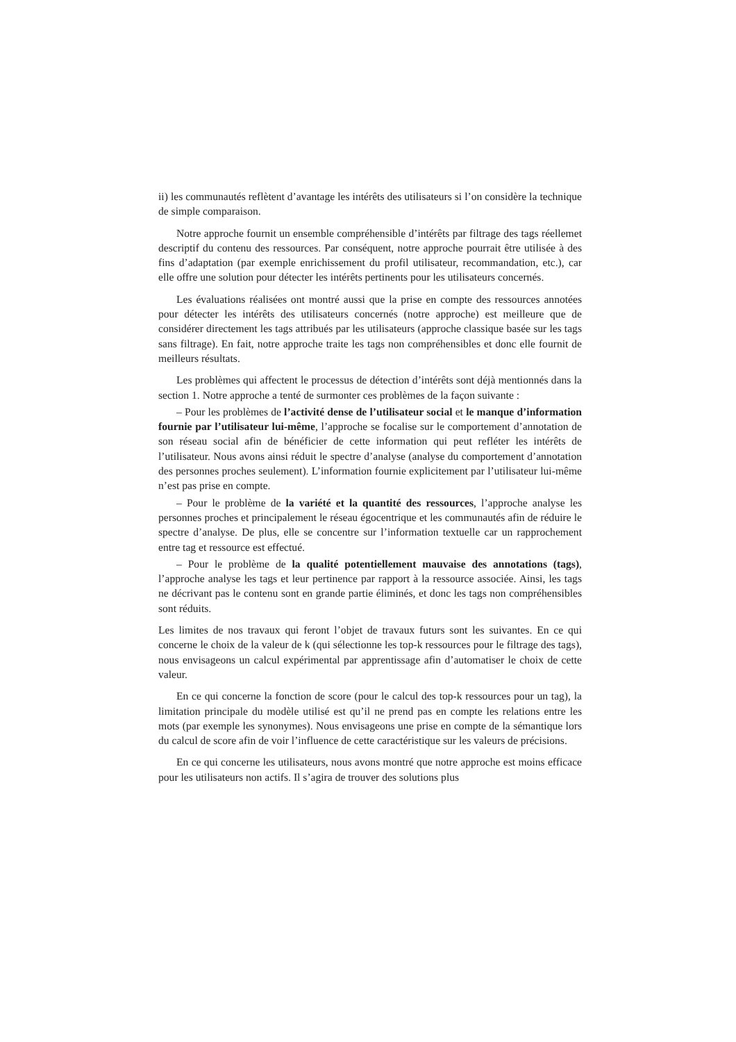ii) les communautés reflètent d’avantage les intérêts des utilisateurs si l’on considère la technique de simple comparaison.
Notre approche fournit un ensemble compréhensible d’intérêts par filtrage des tags réellemet descriptif du contenu des ressources. Par conséquent, notre approche pourrait être utilisée à des fins d’adaptation (par exemple enrichissement du profil utilisateur, recommandation, etc.), car elle offre une solution pour détecter les intérêts pertinents pour les utilisateurs concernés.
Les évaluations réalisées ont montré aussi que la prise en compte des ressources annotées pour détecter les intérêts des utilisateurs concernés (notre approche) est meilleure que de considérer directement les tags attribués par les utilisateurs (approche classique basée sur les tags sans filtrage). En fait, notre approche traite les tags non compréhensibles et donc elle fournit de meilleurs résultats.
Les problèmes qui affectent le processus de détection d’intérêts sont déjà mentionnés dans la section 1. Notre approche a tenté de surmonter ces problèmes de la façon suivante :
– Pour les problèmes de l’activité dense de l’utilisateur social et le manque d’information fournie par l’utilisateur lui-même, l’approche se focalise sur le comportement d’annotation de son réseau social afin de bénéficier de cette information qui peut refléter les intérêts de l’utilisateur. Nous avons ainsi réduit le spectre d’analyse (analyse du comportement d’annotation des personnes proches seulement). L’information fournie explicitement par l’utilisateur lui-même n’est pas prise en compte.
– Pour le problème de la variété et la quantité des ressources, l’approche analyse les personnes proches et principalement le réseau égocentrique et les communautés afin de réduire le spectre d’analyse. De plus, elle se concentre sur l’information textuelle car un rapprochement entre tag et ressource est effectué.
– Pour le problème de la qualité potentiellement mauvaise des annotations (tags), l’approche analyse les tags et leur pertinence par rapport à la ressource associée. Ainsi, les tags ne décrivant pas le contenu sont en grande partie éliminés, et donc les tags non compréhensibles sont réduits.
Les limites de nos travaux qui feront l’objet de travaux futurs sont les suivantes. En ce qui concerne le choix de la valeur de k (qui sélectionne les top-k ressources pour le filtrage des tags), nous envisageons un calcul expérimental par apprentissage afin d’automatiser le choix de cette valeur.
En ce qui concerne la fonction de score (pour le calcul des top-k ressources pour un tag), la limitation principale du modèle utilisé est qu’il ne prend pas en compte les relations entre les mots (par exemple les synonymes). Nous envisageons une prise en compte de la sémantique lors du calcul de score afin de voir l’influence de cette caractéristique sur les valeurs de précisions.
En ce qui concerne les utilisateurs, nous avons montré que notre approche est moins efficace pour les utilisateurs non actifs. Il s’agira de trouver des solutions plus